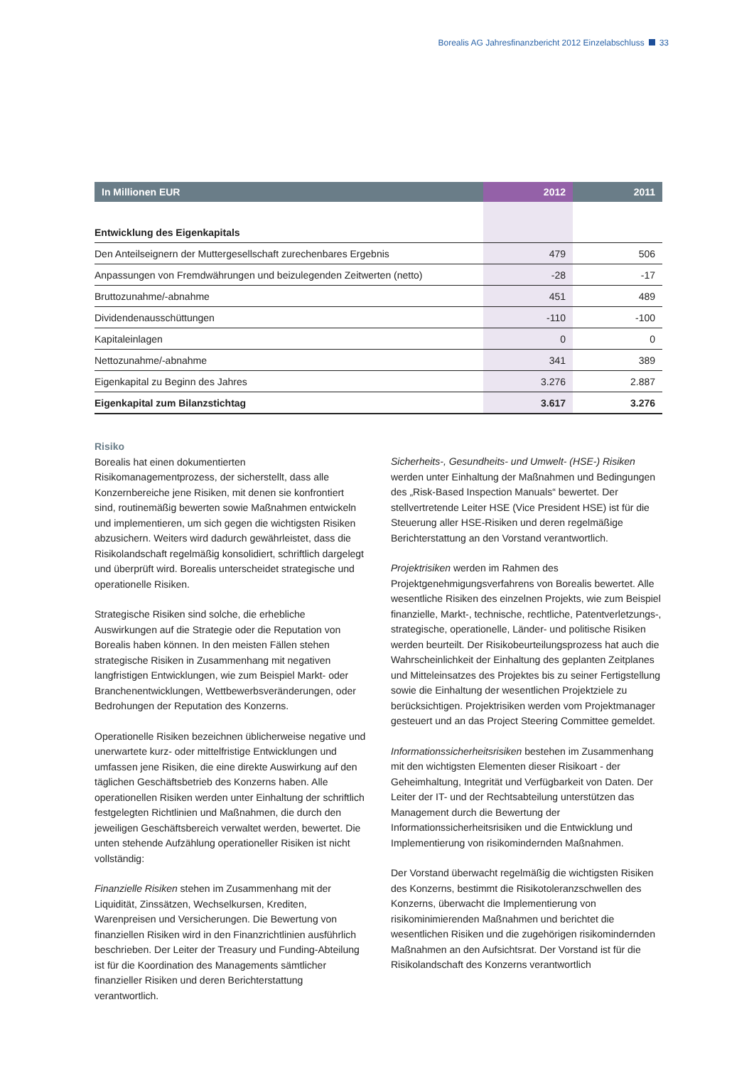Borealis AG Jahresfinanzbericht 2012 Einzelabschluss 33
| In Millionen EUR | 2012 | 2011 |
| --- | --- | --- |
| Entwicklung des Eigenkapitals | | |
| Den Anteilseignern der Muttergesellschaft zurechenbares Ergebnis | 479 | 506 |
| Anpassungen von Fremdwährungen und beizulegenden Zeitwerten (netto) | -28 | -17 |
| Bruttozunahme/-abnahme | 451 | 489 |
| Dividendenausschüttungen | -110 | -100 |
| Kapitaleinlagen | 0 | 0 |
| Nettozunahme/-abnahme | 341 | 389 |
| Eigenkapital zu Beginn des Jahres | 3.276 | 2.887 |
| Eigenkapital zum Bilanzstichtag | 3.617 | 3.276 |
Risiko
Borealis hat einen dokumentierten Risikomanagementprozess, der sicherstellt, dass alle Konzernbereiche jene Risiken, mit denen sie konfrontiert sind, routinemäßig bewerten sowie Maßnahmen entwickeln und implementieren, um sich gegen die wichtigsten Risiken abzusichern. Weiters wird dadurch gewährleistet, dass die Risikolandschaft regelmäßig konsolidiert, schriftlich dargelegt und überprüft wird. Borealis unterscheidet strategische und operationelle Risiken.
Strategische Risiken sind solche, die erhebliche Auswirkungen auf die Strategie oder die Reputation von Borealis haben können. In den meisten Fällen stehen strategische Risiken in Zusammenhang mit negativen langfristigen Entwicklungen, wie zum Beispiel Markt- oder Branchenentwicklungen, Wettbewerbsveränderungen, oder Bedrohungen der Reputation des Konzerns.
Operationelle Risiken bezeichnen üblicherweise negative und unerwartete kurz- oder mittelfristige Entwicklungen und umfassen jene Risiken, die eine direkte Auswirkung auf den täglichen Geschäftsbetrieb des Konzerns haben. Alle operationellen Risiken werden unter Einhaltung der schriftlich festgelegten Richtlinien und Maßnahmen, die durch den jeweiligen Geschäftsbereich verwaltet werden, bewertet. Die unten stehende Aufzählung operationeller Risiken ist nicht vollständig:
Finanzielle Risiken stehen im Zusammenhang mit der Liquidität, Zinssätzen, Wechselkursen, Krediten, Warenpreisen und Versicherungen. Die Bewertung von finanziellen Risiken wird in den Finanzrichtlinien ausführlich beschrieben. Der Leiter der Treasury und Funding-Abteilung ist für die Koordination des Managements sämtlicher finanzieller Risiken und deren Berichterstattung verantwortlich.
Sicherheits-, Gesundheits- und Umwelt- (HSE-) Risiken werden unter Einhaltung der Maßnahmen und Bedingungen des „Risk-Based Inspection Manuals“ bewertet. Der stellvertretende Leiter HSE (Vice President HSE) ist für die Steuerung aller HSE-Risiken und deren regelmäßige Berichterstattung an den Vorstand verantwortlich.
Projektrisiken werden im Rahmen des Projektgenehmigungsverfahrens von Borealis bewertet. Alle wesentliche Risiken des einzelnen Projekts, wie zum Beispiel finanzielle, Markt-, technische, rechtliche, Patentverletzungs-, strategische, operationelle, Länder- und politische Risiken werden beurteilt. Der Risikobeurteilungsprozess hat auch die Wahrscheinlichkeit der Einhaltung des geplanten Zeitplanes und Mitteleinsatzes des Projektes bis zu seiner Fertigstellung sowie die Einhaltung der wesentlichen Projektziele zu berücksichtigen. Projektrisiken werden vom Projektmanager gesteuert und an das Project Steering Committee gemeldet.
Informationssicherheitsrisiken bestehen im Zusammenhang mit den wichtigsten Elementen dieser Risikoart - der Geheimhaltung, Integrität und Verfügbarkeit von Daten. Der Leiter der IT- und der Rechtsabteilung unterstützen das Management durch die Bewertung der Informationssicherheitsrisiken und die Entwicklung und Implementierung von risikomindernden Maßnahmen.
Der Vorstand überwacht regelmäßig die wichtigsten Risiken des Konzerns, bestimmt die Risikotoleranzschwellen des Konzerns, überwacht die Implementierung von risikominimierenden Maßnahmen und berichtet die wesentlichen Risiken und die zugehörigen risikomindernden Maßnahmen an den Aufsichtsrat. Der Vorstand ist für die Risikolandschaft des Konzerns verantwortlich